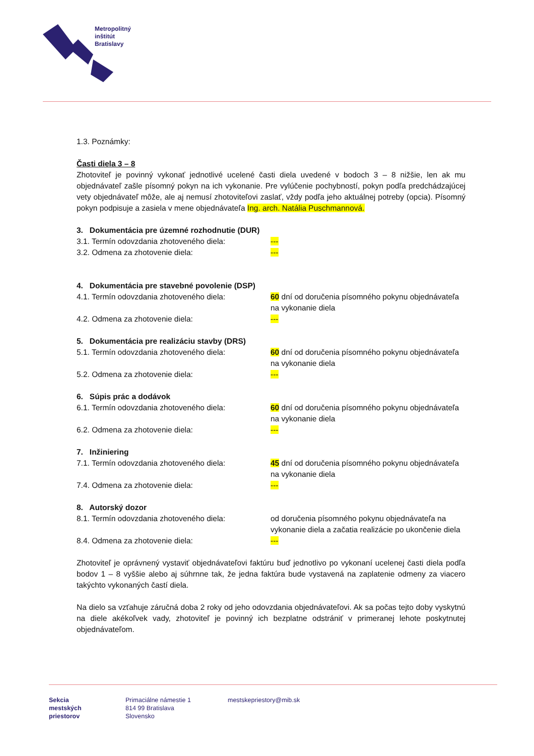Metropolitný
inštitút
Bratislavy
1.3. Poznámky:
Časti diela 3 – 8
Zhotoviteľ je povinný vykonať jednotlivé ucelené časti diela uvedené v bodoch 3 – 8 nižšie, len ak mu objednávateľ zašle písomný pokyn na ich vykonanie. Pre vylúčenie pochybností, pokyn podľa predchádzajúcej vety objednávateľ môže, ale aj nemusí zhotoviteľovi zaslať, vždy podľa jeho aktuálnej potreby (opcia). Písomný pokyn podpisuje a zasiela v mene objednávateľa Ing. arch. Natália Puschmannová.
3. Dokumentácia pre územné rozhodnutie (DUR)
3.1. Termín odovzdania zhotoveného diela: ---
3.2. Odmena za zhotovenie diela: ---
4. Dokumentácia pre stavebné povolenie (DSP)
4.1. Termín odovzdania zhotoveného diela: 60 dní od doručenia písomného pokynu objednávateľa na vykonanie diela
4.2. Odmena za zhotovenie diela: ---
5. Dokumentácia pre realizáciu stavby (DRS)
5.1. Termín odovzdania zhotoveného diela: 60 dní od doručenia písomného pokynu objednávateľa na vykonanie diela
5.2. Odmena za zhotovenie diela: ---
6. Súpis prác a dodávok
6.1. Termín odovzdania zhotoveného diela: 60 dní od doručenia písomného pokynu objednávateľa na vykonanie diela
6.2. Odmena za zhotovenie diela: ---
7. Inžiniering
7.1. Termín odovzdania zhotoveného diela: 45 dní od doručenia písomného pokynu objednávateľa na vykonanie diela
7.4. Odmena za zhotovenie diela: ---
8. Autorský dozor
8.1. Termín odovzdania zhotoveného diela: od doručenia písomného pokynu objednávateľa na vykonanie diela a začatia realizácie po ukončenie diela
8.4. Odmena za zhotovenie diela: ---
Zhotoviteľ je oprávnený vystaviť objednávateľovi faktúru buď jednotlivo po vykonaní ucelenej časti diela podľa bodov 1 – 8 vyššie alebo aj súhrnne tak, že jedna faktúra bude vystavená na zaplatenie odmeny za viacero takýchto vykonaných častí diela.
Na dielo sa vzťahuje záručná doba 2 roky od jeho odovzdania objednávateľovi. Ak sa počas tejto doby vyskytnú na diele akékoľvek vady, zhotoviteľ je povinný ich bezplatne odstrániť v primeranej lehote poskytnutej objednávateľom.
Sekcia
mestských
priestorov
Primaciálne námestie 1
814 99 Bratislava
Slovensko
mestskepriestory@mib.sk